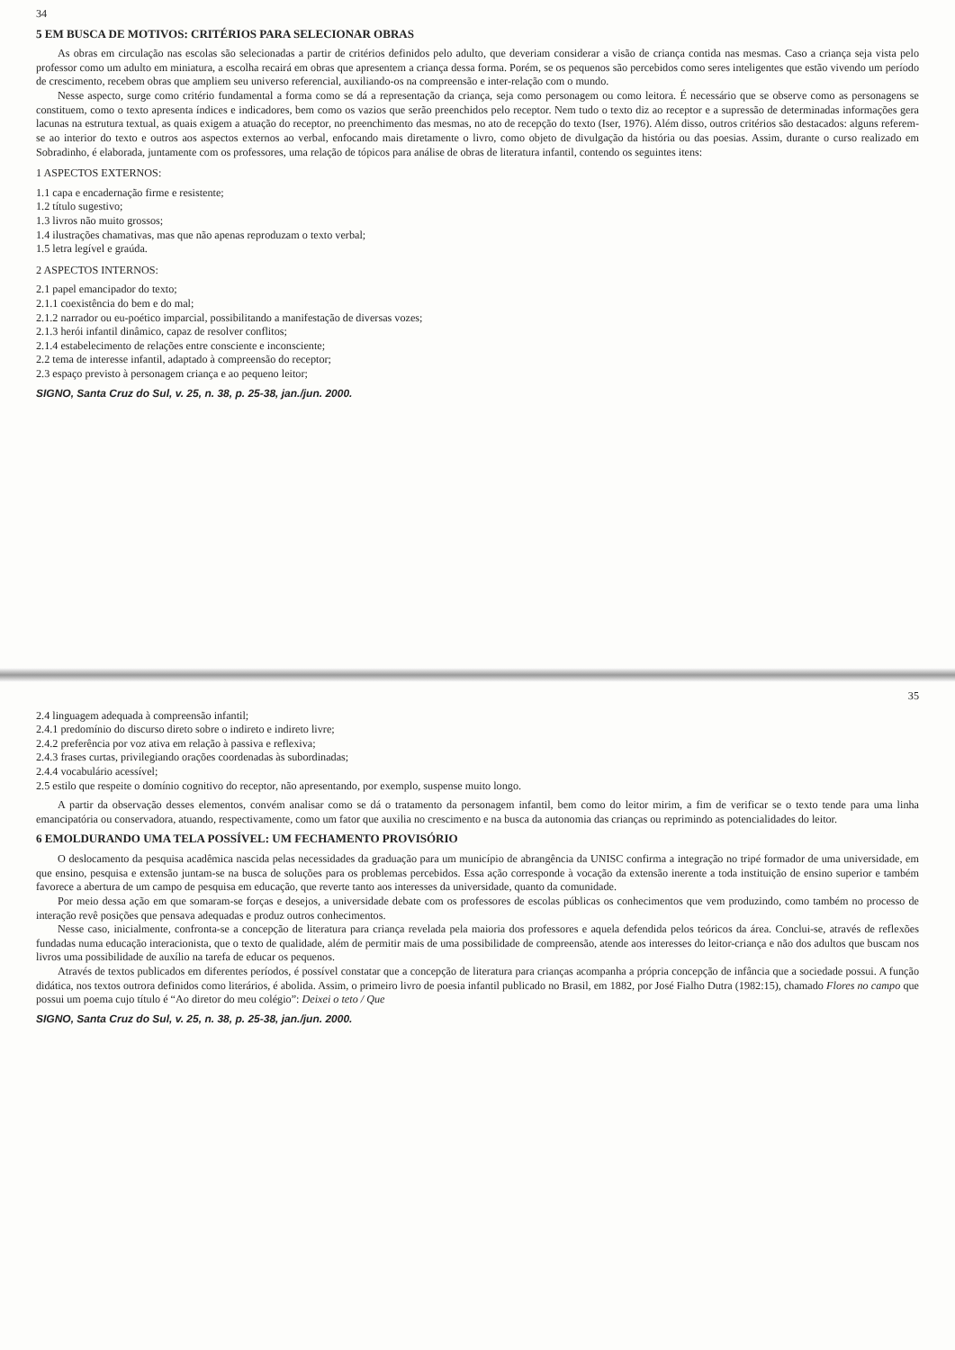34
5 EM BUSCA DE MOTIVOS: CRITÉRIOS PARA SELECIONAR OBRAS
As obras em circulação nas escolas são selecionadas a partir de critérios definidos pelo adulto, que deveriam considerar a visão de criança contida nas mesmas. Caso a criança seja vista pelo professor como um adulto em miniatura, a escolha recairá em obras que apresentem a criança dessa forma. Porém, se os pequenos são percebidos como seres inteligentes que estão vivendo um período de crescimento, recebem obras que ampliem seu universo referencial, auxiliando-os na compreensão e inter-relação com o mundo.
Nesse aspecto, surge como critério fundamental a forma como se dá a representação da criança, seja como personagem ou como leitora. É necessário que se observe como as personagens se constituem, como o texto apresenta índices e indicadores, bem como os vazios que serão preenchidos pelo receptor. Nem tudo o texto diz ao receptor e a supressão de determinadas informações gera lacunas na estrutura textual, as quais exigem a atuação do receptor, no preenchimento das mesmas, no ato de recepção do texto (Iser, 1976). Além disso, outros critérios são destacados: alguns referem-se ao interior do texto e outros aos aspectos externos ao verbal, enfocando mais diretamente o livro, como objeto de divulgação da história ou das poesias. Assim, durante o curso realizado em Sobradinho, é elaborada, juntamente com os professores, uma relação de tópicos para análise de obras de literatura infantil, contendo os seguintes itens:
1 ASPECTOS EXTERNOS:
1.1 capa e encadernação firme e resistente;
1.2 título sugestivo;
1.3 livros não muito grossos;
1.4 ilustrações chamativas, mas que não apenas reproduzam o texto verbal;
1.5 letra legível e graúda.
2 ASPECTOS INTERNOS:
2.1 papel emancipador do texto;
2.1.1 coexistência do bem e do mal;
2.1.2 narrador ou eu-poético imparcial, possibilitando a manifestação de diversas vozes;
2.1.3 herói infantil dinâmico, capaz de resolver conflitos;
2.1.4 estabelecimento de relações entre consciente e inconsciente;
2.2 tema de interesse infantil, adaptado à compreensão do receptor;
2.3 espaço previsto à personagem criança e ao pequeno leitor;
SIGNO, Santa Cruz do Sul, v. 25, n. 38, p. 25-38, jan./jun. 2000.
35
2.4 linguagem adequada à compreensão infantil;
2.4.1 predomínio do discurso direto sobre o indireto e indireto livre;
2.4.2 preferência por voz ativa em relação à passiva e reflexiva;
2.4.3 frases curtas, privilegiando orações coordenadas às subordinadas;
2.4.4 vocabulário acessível;
2.5 estilo que respeite o domínio cognitivo do receptor, não apresentando, por exemplo, suspense muito longo.
A partir da observação desses elementos, convém analisar como se dá o tratamento da personagem infantil, bem como do leitor mirim, a fim de verificar se o texto tende para uma linha emancipatória ou conservadora, atuando, respectivamente, como um fator que auxilia no crescimento e na busca da autonomia das crianças ou reprimindo as potencialidades do leitor.
6 EMOLDURANDO UMA TELA POSSÍVEL: UM FECHAMENTO PROVISÓRIO
O deslocamento da pesquisa acadêmica nascida pelas necessidades da graduação para um município de abrangência da UNISC confirma a integração no tripé formador de uma universidade, em que ensino, pesquisa e extensão juntam-se na busca de soluções para os problemas percebidos. Essa ação corresponde à vocação da extensão inerente a toda instituição de ensino superior e também favorece a abertura de um campo de pesquisa em educação, que reverte tanto aos interesses da universidade, quanto da comunidade.
Por meio dessa ação em que somaram-se forças e desejos, a universidade debate com os professores de escolas públicas os conhecimentos que vem produzindo, como também no processo de interação revê posições que pensava adequadas e produz outros conhecimentos.
Nesse caso, inicialmente, confronta-se a concepção de literatura para criança revelada pela maioria dos professores e aquela defendida pelos teóricos da área. Conclui-se, através de reflexões fundadas numa educação interacionista, que o texto de qualidade, além de permitir mais de uma possibilidade de compreensão, atende aos interesses do leitor-criança e não dos adultos que buscam nos livros uma possibilidade de auxílio na tarefa de educar os pequenos.
Através de textos publicados em diferentes períodos, é possível constatar que a concepção de literatura para crianças acompanha a própria concepção de infância que a sociedade possui. A função didática, nos textos outrora definidos como literários, é abolida. Assim, o primeiro livro de poesia infantil publicado no Brasil, em 1882, por José Fialho Dutra (1982:15), chamado Flores no campo que possui um poema cujo título é “Ao diretor do meu colégio”: Deixei o teto / Que
SIGNO, Santa Cruz do Sul, v. 25, n. 38, p. 25-38, jan./jun. 2000.